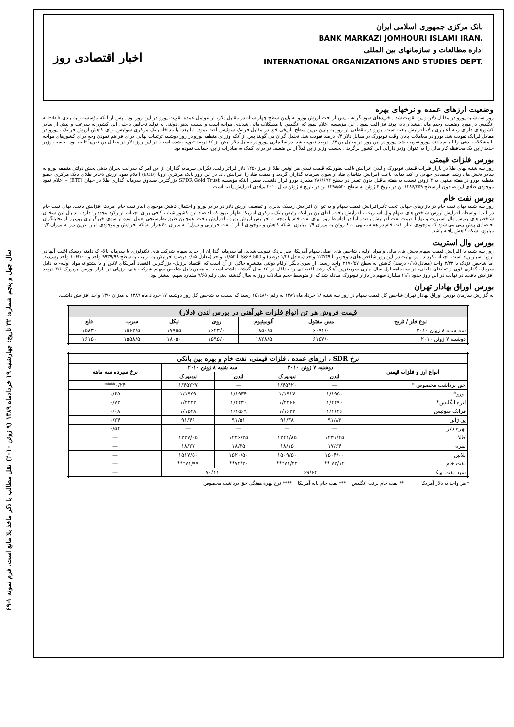سال چهل و پنجم شماره: ۳۲ تاریخ: چهارشنبه ۱۹ خردادماه ۱۳۸۹ (۹ ژوئن ۲۰۱۰) نقل مطالب با ذکر ماخذ بلا مانع است. فرم نمونه ۱-۶۹
بانک مرکزی جمهوری اسلامی ایران
BANK MARKAZI JOMHOURI ISLAMI IRAN.
اداره مطالعات و سازمانهای بین المللی
INTERNATIONAL ORGANIZATIONS AND STUDIES DEPT.
اخبار اقتصادی روز
وضعیت ارزهای عمده و نرخهای بهره
روز سه شنبه یورو در مقابل دلار و ین تقویت شد . خریدهای سوداگرانه ، پس از افت ارزش یورو به پایین سطح چهار ساله در مقابل دلار، از عوامل عمده تقویت یورو در این روز بود . پس از آنکه مؤسسه رتبه بندی Fitch به انگلیس در مورد وضعیت وخیم مالی هشدار داد، پوند نیز افت نمود . این مؤسسه اعلام نمود که انگلیس با مشکلات مالی شدیدی مواجه است و نسبت بدهی دولتی به تولید ناخالص داخلی این کشور به سرعت و بیش از سایر کشورهای دارای رتبه اعتباری بالا، افزایش یافته است. یورو در مقطعی از روز به پایین ترین سطح تاریخی خود در مقابل فرانک سوئیس افت نمود. اما بعداً با مداخله بانک مرکزی سوئیس برای کاهش ارزش فرانک ، یورو در مقابل فرانک تقویت شد. یورو در معاملات پایان وقت نیویورک در مقابل دلار ۰/۴ درصد تقویت شد. تحلیل گران می گویند پس از آنکه وزرای منطقه یورو در روز دوشنبه ترتیبات نهایی برای فراهم نمودن وجه برای کشورهای مواجه با مشکلات بدهی را انجام دادند، یورو تقویت شد. یورو در این روز در مقابل ین ۰/۳ درصد تقویت شد. در سالجاری یورو در مقابل دلار بیش از ۱۶ درصد تقویت شده است. در این روز دلار در مقابل ین تقریباً ثابت بود. نخست وزیر جدید ژاپن یک محافظه کار مالی را به عنوان وزیر دارایی این کشور برگزید . نخست وزیر ژاپن قبلاً از ین ضعیف تر برای کمک به صادرات ژاپن، حمایت نموده بود.
بورس فلزات قیمتی
روز سه شنبه بهای طلا در بازار فلزات قیمتی نیویورک و لندن افزایش یافت بطوریکه قیمت نقدی هر اونس طلا از مرز ۱۲۵۰ دلار فراتر رفت. نگرانی سرمایه گذاران از این امر که سرایت بحران بدهی بخش دولتی منطقه یورو به سایر بخش ها ، رشد اقتصادی جهانی را کند نماید، باعث افزایش تقاضای طلا از سوی سرمایه گذاران گردید و قیمت طلا را افزایش داد. در این روز بانک مرکزی اروپا (ECB) اعلام نمود ارزش ذخایر طلای بانک مرکزی عضو منطقه یورو در هفته منتهی به ۴ ژوئن نسبت به هفته ماقبل بدون تغییر در سطح ۲۸۶/۶۹۲ میلیارد یورو قرار داشت. ضمن اینکه مؤسسه SPDR Gold Trust بزرگترین صندوق سرمایه گذاری طلا در جهان (ETF) – اعلام نمود موجودی طلای این صندوق از سطح ۱۲۸۶/۳۵۹ تن در تاریخ ۴ ژوئن به سطح ۱۲۹۸/۵۳۰ تن در تاریخ ۸ ژوئن سال ۲۰۱۰ میلادی افزایش یافته است.
بورس نفت خام
روز سه شنبه بهای نفت خام در بازارهای جهانی تحت تأثیرافزایش قیمت سهام و به تبع آن افزایش ریسک پذیری و تضعیف ارزش دلار در برابر یورو و احتمال کاهش موجودی انبار نفت خام آمریکا افزایش یافت. بهای نفت خام در ابتدا بواسطه افزایش ارزش شاخص های سهام وال استریت ، افزایش یافت. آقای بن برنانکه رئیس بانک مرکزی آمریکا اظهار نمود که اقتصاد این کشور شتاب کافی برای اجتناب از رکود مجدد را دارد ، بدنبال این سخنان شاخص های بورس وال استریت و نهایتاً قیمت نفت افزایش یافت. اما در اواسط روز بهای نفت خام با توجه به افزایش ارزش یورو ، افزایش یافت. همچنین طبق نظرسنجی بعمل آمده از سوی خبرگزاری رویترز از تحلیلگران اقتصادی پیش بینی می شود که موجودی انبار نفت خام در هفته منتهی به ٤ ژوئن به میزان ۰/۹ میلیون بشکه کاهش و موجودی انبار " نفت حرارتی و دیزل" به میزان ٤۰ هزار بشکه افزایش و موجودی انبار بنزین نیز به میزان ۰/۳ میلیون بشکه کاهش یافته باشد.
بورس وال استریت
روز سه شنبه با افزایش قیمت سهام بخش های مالی و مواد اولیه ، شاخص های اصلی سهام آمریکا، بجز نزدک تقویت شدند. اما سرمایه گذاران از خرید سهام شرکت های تکنولوژی با سرمایه بالا- که دامنه ریسک اغلب آنها در اروپا بسیار زیاد است- اجتناب کردند . در نهایت در این روز شاخص های داوجونز با ۱۲۳/۴۹ واحد (معادل ۱/۲۶ درصد) و S&P 500 با ۱۱/۵۳ واحد (معادل ۰/۱۵ درصد) افزایش به ترتیب به سطح ۹۹۳۹/۹۸ واحد و ۱۰۶۲/۰۰ واحد رسیدند. اما شاخص نزدک با ۳/۳۳ واحد (معادل ۰/۱۵ درصد) کاهش به سطح ۲۱۷۰/۵۷ واحد رسید. از سوی دیگر ارقام دولتی منتشره حاکی از آن است که اقتصاد برزیل- بزرگترین اقتصاد آمریکای لاتین و با پشتوانه مواد اولیه- به دلیل سرمایه گذاری قوی و تقاضای داخلی، در سه ماهه اول سال جاری سریعترین آهنگ رشد اقتصادی را حداقل در ۱٤ سال گذشته داشته است. به همین دلیل شاخص سهام شرکت های برزیلی در بازار بورس نیویورک ۲/۶ درصد افزایش یافت. در نهایت در این روز حدود ۱۱/۱ میلیارد سهم در بازار نیویورک مبادله شد که از متوسط حجم مبادلات روزانه سال گذشته یعنی رقم ۹/۶۵ میلیارد سهم، بیشتر بود.
بورس اوراق بهادار تهران
به گزارش سازمان بورس اوراق بهادار تهران شاخص کل قیمت سهام در روز سه شنبه ۱۸ خرداد ماه ۱۳۸۹ به رقم ۱٤۱٤۸/۰ رسید که نسبت به شاخص کل روز دوشنبه ۱۷ خرداد ماه ۱۳۸۹ به میزان ۱۳/۰ واحد افزایش داشت.
| قیمت فروش هر تن انواع فلزات غیرآهنی در بورس لندن (دلار) | | | | | | |
| --- | --- | --- | --- | --- | --- | --- |
| نوع فلز / تاریخ | مس مفتول | آلومینیوم | روی | نیکل | سرب | قلع |
| سه شنبه ۸ ژوئن ۲۰۱۰ | ۶۰۹۱/۰ | ۱۸۵۰/۵ | ۱۶۲۳/۰ | ۱۷۹۵۵ | ۱۵۶۲/۵ | ۱۵۸۳۰ |
| دوشنبه ۷ ژوئن ۲۰۱۰ | ۶۱۵۷/۰ | ۱۸۲۸/۵ | ۱۵۹۵/۰ | ۱۸۰۵۰ | ۱۵۵۸/۵ | ۱۶۱۵۰ |
| نرخ SDR ، ارزهای عمده ، فلزات قیمتی، نفت خام و بهره بین بانکی | | | | | |
| --- | --- | --- | --- | --- | --- |
| انواع ارز و فلزات قیمتی | دوشنبه ۷ ژوئن ۲۰۱۰ | | سه شنبه ۸ ژوئن ۲۰۱۰ | | نرخ سپرده سه ماهه |
| | لندن | نیویورک | لندن | نیویورک | |
| حق برداشت مخصوص * | — | ۱/۴۵۴۲۰ | — | ۱/۴۵۲۲۷ | ۰/۲۴**** |
| یورو* | ۱/۱۹۵۰ | ۱/۱۹۱۷ | ۱/۱۹۳۴ | ۱/۱۹۵۹ | ۰/۶۵ |
| لیره انگلیس* | ۱/۴۴۹۰ | ۱/۴۴۶۶ | ۱/۴۴۳۰ | ۱/۴۴۴۳ | ۰/۷۳ |
| فرانک سوئیس | ۱/۱۶۲۶ | ۱/۱۶۳۳ | ۱/۱۵۶۹ | ۱/۱۵۲۸ | ۰/۰۸ |
| ین ژاپن | ۹۱/۸۳ | ۹۱/۳۸ | ۹۱/۵۱ | ۹۱/۴۶ | ۰/۲۴ |
| بهره دلار | — | — | — | — | ۰/۵۴ |
| طلا | ۱۲۳۱/۴۵ | ۱۲۴۱/۸۵ | ۱۲۴۶/۳۵ | ۱۲۳۷/۰۵ | — |
| نقره | ۱۷/۶۴ | ۱۸/۱۵ | ۱۸/۳۵ | ۱۸/۲۷ | — |
| پلاتین | ۱۵۰۴/۰۰ | ۱۵۰۹/۵۰ | ۱۵۲۰/۵۰ | ۱۵۱۷/۵۰ | — |
| نفت خام | ۷۲/۱۲ ** | ۷۱/۴۴*** | ۷۲/۳۰** | ۷۱/۹۹*** | — |
| سبد نفت اوپک | ۶۹/۶۴ | | ۷۰/۱۱ | | — |
* هر واحد به دلار آمریکا ** نفت خام برنت انگلیس *** نفت خام پایه آمریکا **** نرخ بهره هفتگی حق برداشت مخصوص